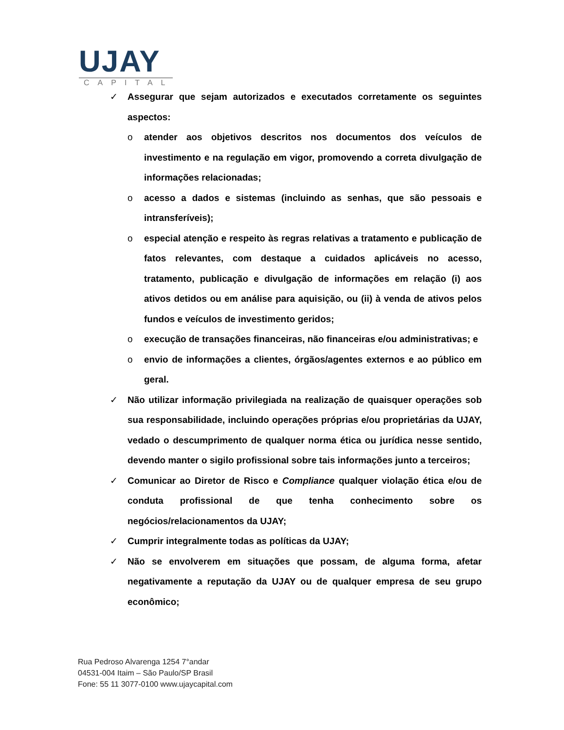UJAY
CAPITAL
✓ Assegurar que sejam autorizados e executados corretamente os seguintes aspectos:
o atender aos objetivos descritos nos documentos dos veículos de investimento e na regulação em vigor, promovendo a correta divulgação de informações relacionadas;
o acesso a dados e sistemas (incluindo as senhas, que são pessoais e intransferíveis);
o especial atenção e respeito às regras relativas a tratamento e publicação de fatos relevantes, com destaque a cuidados aplicáveis no acesso, tratamento, publicação e divulgação de informações em relação (i) aos ativos detidos ou em análise para aquisição, ou (ii) à venda de ativos pelos fundos e veículos de investimento geridos;
o execução de transações financeiras, não financeiras e/ou administrativas; e
o envio de informações a clientes, órgãos/agentes externos e ao público em geral.
✓ Não utilizar informação privilegiada na realização de quaisquer operações sob sua responsabilidade, incluindo operações próprias e/ou proprietárias da UJAY, vedado o descumprimento de qualquer norma ética ou jurídica nesse sentido, devendo manter o sigilo profissional sobre tais informações junto a terceiros;
✓ Comunicar ao Diretor de Risco e Compliance qualquer violação ética e/ou de conduta profissional de que tenha conhecimento sobre os negócios/relacionamentos da UJAY;
✓ Cumprir integralmente todas as políticas da UJAY;
✓ Não se envolverem em situações que possam, de alguma forma, afetar negativamente a reputação da UJAY ou de qualquer empresa de seu grupo econômico;
Rua Pedroso Alvarenga 1254 7°andar
04531-004 Itaim – São Paulo/SP Brasil
Fone: 55 11 3077-0100 www.ujaycapital.com